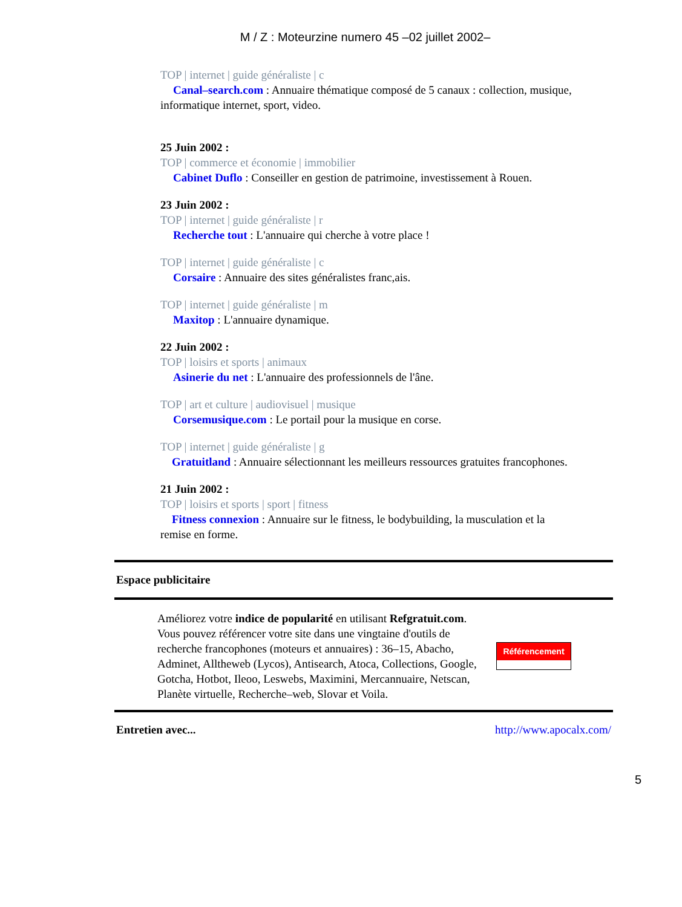M / Z : Moteurzine numero 45 –02 juillet 2002–
TOP | internet | guide généraliste | c
Canal–search.com : Annuaire thématique composé de 5 canaux : collection, musique, informatique internet, sport, video.
25 Juin 2002 :
TOP | commerce et économie | immobilier
Cabinet Duflo : Conseiller en gestion de patrimoine, investissement à Rouen.
23 Juin 2002 :
TOP | internet | guide généraliste | r
Recherche tout : L'annuaire qui cherche à votre place !
TOP | internet | guide généraliste | c
Corsaire : Annuaire des sites généralistes franc,ais.
TOP | internet | guide généraliste | m
Maxitop : L'annuaire dynamique.
22 Juin 2002 :
TOP | loisirs et sports | animaux
Asinerie du net : L'annuaire des professionnels de l'âne.
TOP | art et culture | audiovisuel | musique
Corsemusique.com : Le portail pour la musique en corse.
TOP | internet | guide généraliste | g
Gratuitland : Annuaire sélectionnant les meilleurs ressources gratuites francophones.
21 Juin 2002 :
TOP | loisirs et sports | sport | fitness
Fitness connexion : Annuaire sur le fitness, le bodybuilding, la musculation et la remise en forme.
Espace publicitaire
Améliorez votre indice de popularité en utilisant Refgratuit.com. Vous pouvez référencer votre site dans une vingtaine d'outils de recherche francophones (moteurs et annuaires) : 36–15, Abacho, Adminet, Alltheweb (Lycos), Antisearch, Atoca, Collections, Google, Gotcha, Hotbot, Ileoo, Leswebs, Maximini, Mercannuaire, Netscan, Planète virtuelle, Recherche–web, Slovar et Voila.
Référencement
Entretien avec... http://www.apocalx.com/
5